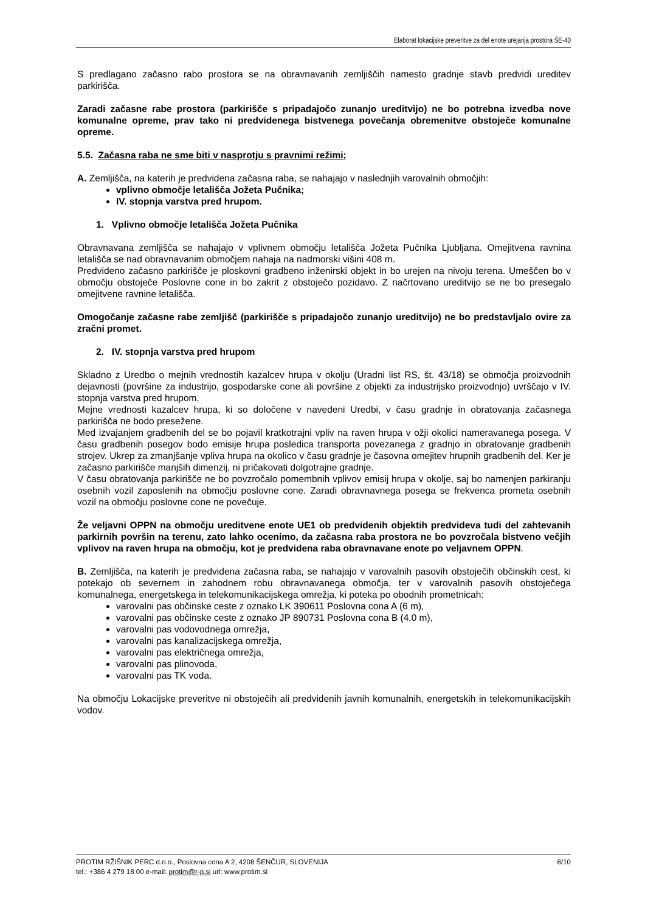Elaborat lokacijske preveritve za del enote urejanja prostora ŠE-40
S predlagano začasno rabo prostora se na obravnavanih zemljiščih namesto gradnje stavb predvidi ureditev parkirišča.
Zaradi začasne rabe prostora (parkirišče s pripadajočo zunanjo ureditvijo) ne bo potrebna izvedba nove komunalne opreme, prav tako ni predvidenega bistvenega povečanja obremenitve obstoječe komunalne opreme.
5.5. Začasna raba ne sme biti v nasprotju s pravnimi režimi;
A. Zemljišča, na katerih je predvidena začasna raba, se nahajajo v naslednjih varovalnih območjih:
vplivno območje letališča Jožeta Pučnika;
IV. stopnja varstva pred hrupom.
1. Vplivno območje letališča Jožeta Pučnika
Obravnavana zemljišča se nahajajo v vplivnem območju letališča Jožeta Pučnika Ljubljana. Omejitvena ravnina letališča se nad obravnavanim območjem nahaja na nadmorski višini 408 m.
Predvideno začasno parkirišče je ploskovni gradbeno inženirski objekt in bo urejen na nivoju terena. Umeščen bo v območju obstoječe Poslovne cone in bo zakrit z obstoječo pozidavo. Z načrtovano ureditvijo se ne bo presegalo omejitvene ravnine letališča.
Omogočanje začasne rabe zemljišč (parkirišče s pripadajočo zunanjo ureditvijo) ne bo predstavljalo ovire za zračni promet.
2. IV. stopnja varstva pred hrupom
Skladno z Uredbo o mejnih vrednostih kazalcev hrupa v okolju (Uradni list RS, št. 43/18) se območja proizvodnih dejavnosti (površine za industrijo, gospodarske cone ali površine z objekti za industrijsko proizvodnjo) uvrščajo v IV. stopnja varstva pred hrupom.
Mejne vrednosti kazalcev hrupa, ki so določene v navedeni Uredbi, v času gradnje in obratovanja začasnega parkirišča ne bodo presežene.
Med izvajanjem gradbenih del se bo pojavil kratkotrajni vpliv na raven hrupa v ožji okolici nameravanega posega. V času gradbenih posegov bodo emisije hrupa posledica transporta povezanega z gradnjo in obratovanje gradbenih strojev. Ukrep za zmanjšanje vpliva hrupa na okolico v času gradnje je časovna omejitev hrupnih gradbenih del. Ker je začasno parkirišče manjših dimenzij, ni pričakovati dolgotrajne gradnje.
V času obratovanja parkirišče ne bo povzročalo pomembnih vplivov emisij hrupa v okolje, saj bo namenjen parkiranju osebnih vozil zaposlenih na območju poslovne cone. Zaradi obravnavnega posega se frekvenca prometa osebnih vozil na območju poslovne cone ne povečuje.
Že veljavni OPPN na območju ureditvene enote UE1 ob predvidenih objektih predvideva tudi del zahtevanih parkirnih površin na terenu, zato lahko ocenimo, da začasna raba prostora ne bo povzročala bistveno večjih vplivov na raven hrupa na območju, kot je predvidena raba obravnavane enote po veljavnem OPPN.
B. Zemljišča, na katerih je predvidena začasna raba, se nahajajo v varovalnih pasovih obstoječih občinskih cest, ki potekajo ob severnem in zahodnem robu obravnavanega območja, ter v varovalnih pasovih obstoječega komunalnega, energetskega in telekomunikacijskega omrežja, ki poteka po obodnih prometnicah:
varovalni pas občinske ceste z oznako LK 390611 Poslovna cona A (6 m),
varovalni pas občinske ceste z oznako JP 890731 Poslovna cona B (4,0 m),
varovalni pas vodovodnega omrežja,
varovalni pas kanalizacijskega omrežja,
varovalni pas električnega omrežja,
varovalni pas plinovoda,
varovalni pas TK voda.
Na območju Lokacijske preveritve ni obstoječih ali predvidenih javnih komunalnih, energetskih in telekomunikacijskih vodov.
8/10 PROTIM RŽIŠNIK PERC d.o.o., Poslovna cona A 2, 4208 ŠENČUR, SLOVENIJA
tel.: +386 4 279 18 00 e-mail: protim@r-p.si url: www.protim.si